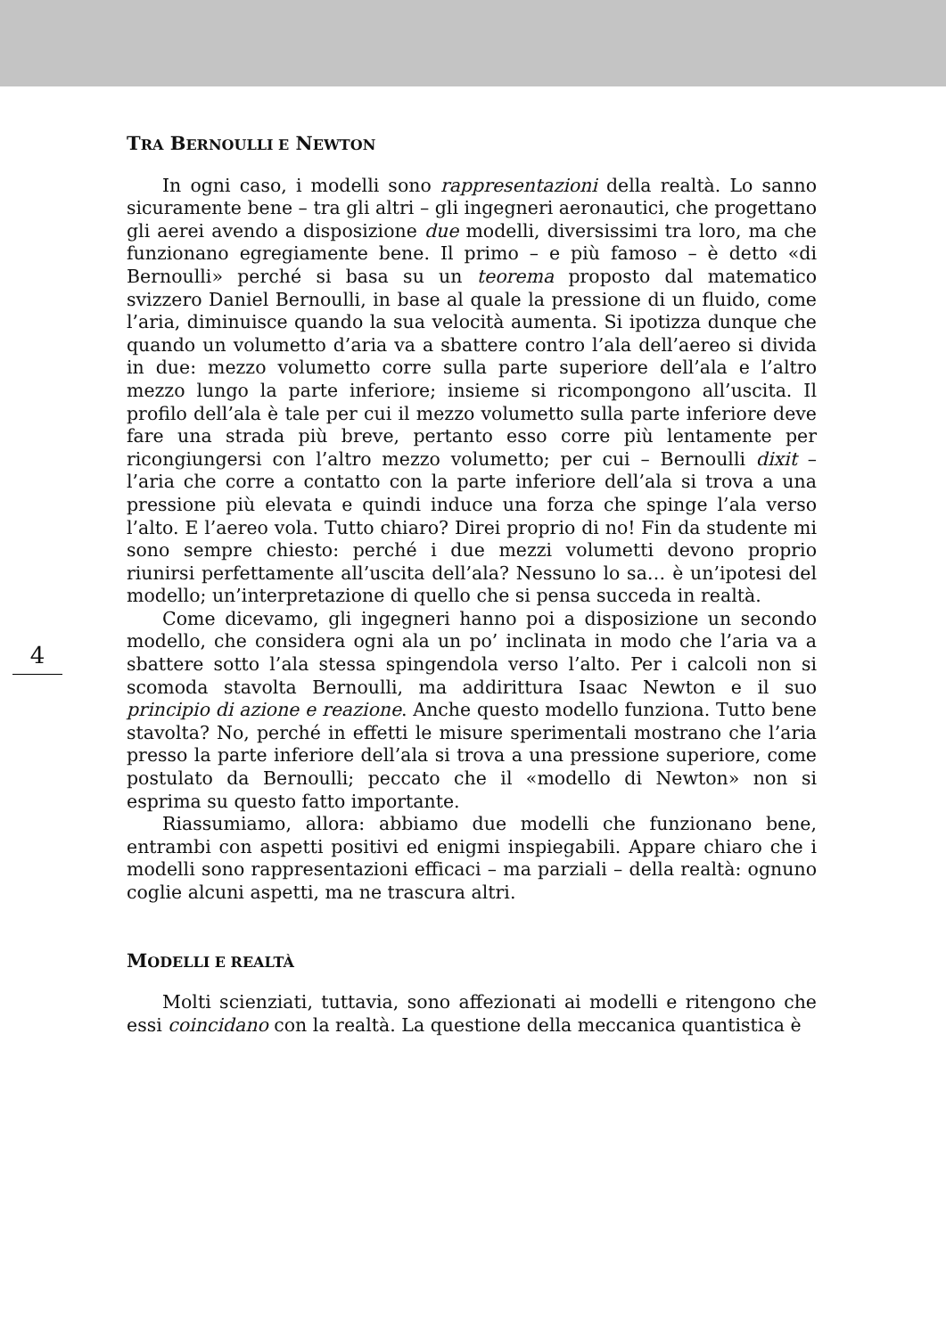4
TRA BERNOULLI E NEWTON
In ogni caso, i modelli sono rappresentazioni della realtà. Lo sanno sicuramente bene – tra gli altri – gli ingegneri aeronautici, che progettano gli aerei avendo a disposizione due modelli, diversissimi tra loro, ma che funzionano egregiamente bene. Il primo – e più famoso – è detto «di Bernoulli» perché si basa su un teorema proposto dal matematico svizzero Daniel Bernoulli, in base al quale la pressione di un fluido, come l’aria, diminuisce quando la sua velocità aumenta. Si ipotizza dunque che quando un volumetto d’aria va a sbattere contro l’ala dell’aereo si divida in due: mezzo volumetto corre sulla parte superiore dell’ala e l’altro mezzo lungo la parte inferiore; insieme si ricompongono all’uscita. Il profilo dell’ala è tale per cui il mezzo volumetto sulla parte inferiore deve fare una strada più breve, pertanto esso corre più lentamente per ricongiungersi con l’altro mezzo volumetto; per cui – Bernoulli dixit – l’aria che corre a contatto con la parte inferiore dell’ala si trova a una pressione più elevata e quindi induce una forza che spinge l’ala verso l’alto. E l’aereo vola. Tutto chiaro? Direi proprio di no! Fin da studente mi sono sempre chiesto: perché i due mezzi volumetti devono proprio riunirsi perfettamente all’uscita dell’ala? Nessuno lo sa… è un’ipotesi del modello; un’interpretazione di quello che si pensa succeda in realtà.
Come dicevamo, gli ingegneri hanno poi a disposizione un secondo modello, che considera ogni ala un po’ inclinata in modo che l’aria va a sbattere sotto l’ala stessa spingendola verso l’alto. Per i calcoli non si scomoda stavolta Bernoulli, ma addirittura Isaac Newton e il suo principio di azione e reazione. Anche questo modello funziona. Tutto bene stavolta? No, perché in effetti le misure sperimentali mostrano che l’aria presso la parte inferiore dell’ala si trova a una pressione superiore, come postulato da Bernoulli; peccato che il «modello di Newton» non si esprima su questo fatto importante.
Riassumiamo, allora: abbiamo due modelli che funzionano bene, entrambi con aspetti positivi ed enigmi inspiegabili. Appare chiaro che i modelli sono rappresentazioni efficaci – ma parziali – della realtà: ognuno coglie alcuni aspetti, ma ne trascura altri.
MODELLI E REALTÀ
Molti scienziati, tuttavia, sono affezionati ai modelli e ritengono che essi coincidano con la realtà. La questione della meccanica quantistica è